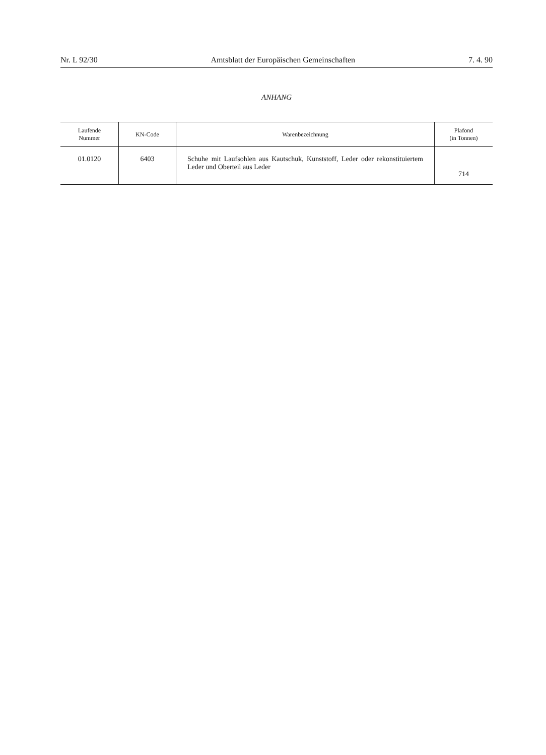Nr. L 92/30 Amtsblatt der Europäischen Gemeinschaften 7. 4. 90
ANHANG
| Laufende Nummer | KN-Code | Warenbezeichnung | Plafond (in Tonnen) |
| --- | --- | --- | --- |
| 01.0120 | 6403 | Schuhe mit Laufsohlen aus Kautschuk, Kunststoff, Leder oder rekonsti­tuiertem Leder und Oberteil aus Leder | 714 |